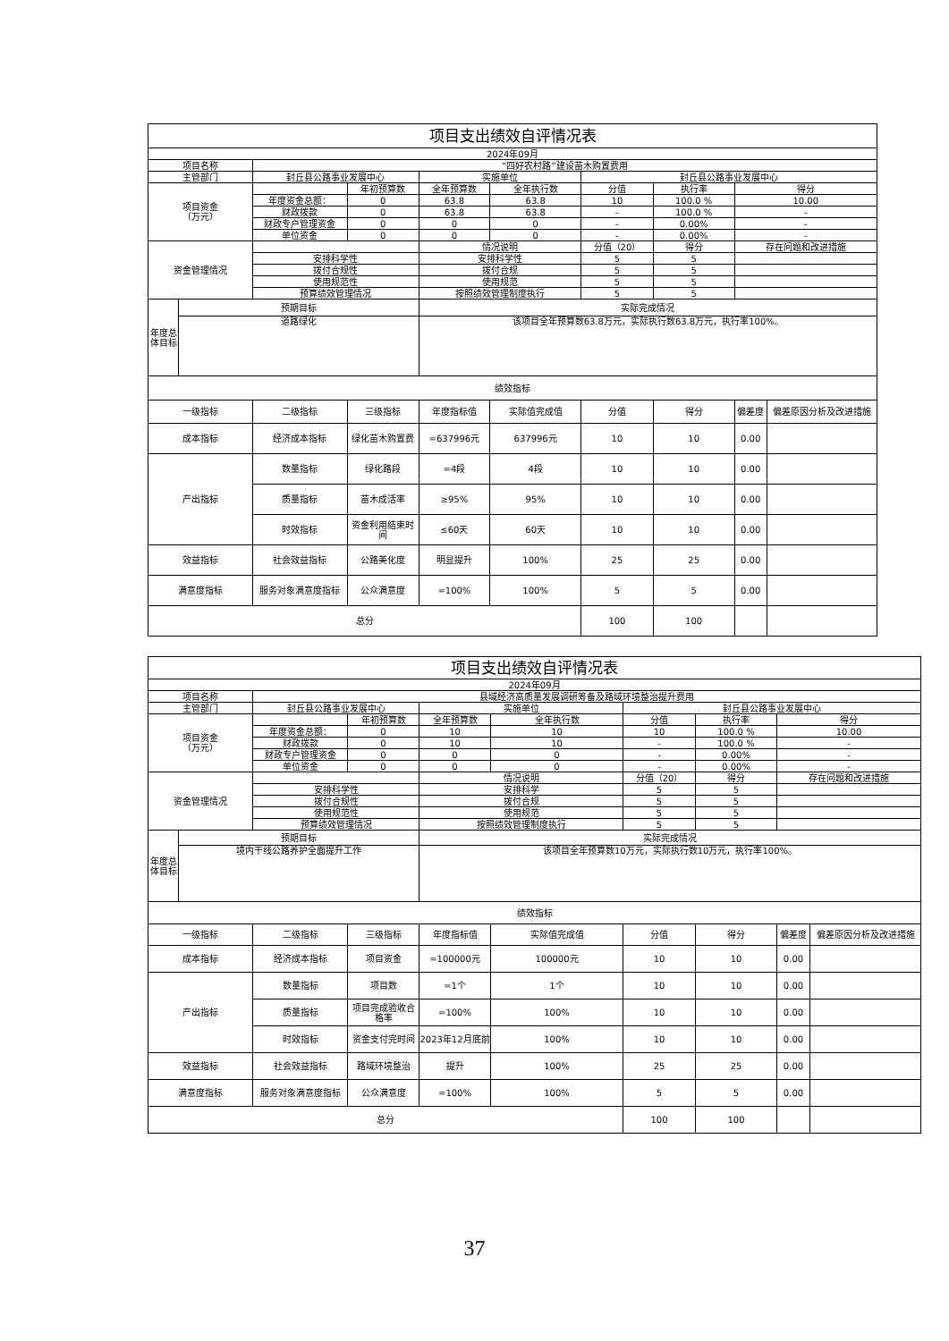| 项目支出绩效自评情况表 | | | | | | | | | |
| 2024年09月 | | | | | | | | | |
| 项目名称 | | “四好农村路”建设苗木购置费用 | | | | | | | |
| 主管部门 | | 封丘县公路事业发展中心 | | 实施单位 | | 封丘县公路事业发展中心 | | | |
| 项目资金 （万元） | | | 年初预算数 | 全年预算数 | 全年执行数 | 分值 | 执行率 | 得分 | |
| | | 年度资金总额： | 0 | 63.8 | 63.8 | 10 | 100.0 % | 10.00 | |
| | | 财政拨款 | 0 | 63.8 | 63.8 | - | 100.0 % | - | |
| | | 财政专户管理资金 | 0 | 0 | 0 | - | 0.00% | - | |
| | | 单位资金 | 0 | 0 | 0 | - | 0.00% | - | |
| 资金管理情况 | | | | 情况说明 | | 分值（20） | 得分 | 存在问题和改进措施 | |
| | | 安排科学性 | | 安排科学性 | | 5 | 5 | | |
| | | 拨付合规性 | | 拨付合规 | | 5 | 5 | | |
| | | 使用规范性 | | 使用规范 | | 5 | 5 | | |
| | | 预算绩效管理情况 | | 按照绩效管理制度执行 | | 5 | 5 | | |
| 年度总体目标 | 预期目标 | | | 实际完成情况 | | | | | |
| | 道路绿化 | | | 该项目全年预算数63.8万元，实际执行数63.8万元，执行率100%。 | | | | | |
| 绩效指标 | | | | | | | | | |
| 一级指标 | | 二级指标 | 三级指标 | 年度指标值 | 实际值完成值 | 分值 | 得分 | 偏差度 | 偏差原因分析及改进措施 |
| 成本指标 | | 经济成本指标 | 绿化苗木购置费 | =637996元 | 637996元 | 10 | 10 | 0.00 | |
| 产出指标 | | 数量指标 | 绿化路段 | =4段 | 4段 | 10 | 10 | 0.00 | |
| | | 质量指标 | 苗木成活率 | ≥95% | 95% | 10 | 10 | 0.00 | |
| | | 时效指标 | 资金利用结束时间 | ≤60天 | 60天 | 10 | 10 | 0.00 | |
| 效益指标 | | 社会效益指标 | 公路美化度 | 明显提升 | 100% | 25 | 25 | 0.00 | |
| 满意度指标 | | 服务对象满意度指标 | 公众满意度 | =100% | 100% | 5 | 5 | 0.00 | |
| 总分 | | | | | | 100 | 100 | | |
| 项目支出绩效自评情况表 | | | | | | | | | |
| 2024年09月 | | | | | | | | | |
| 项目名称 | | 县域经济高质量发展调研筹备及路域环境整治提升费用 | | | | | | | |
| 主管部门 | | 封丘县公路事业发展中心 | | 实施单位 | | 封丘县公路事业发展中心 | | | |
| 项目资金 （万元） | | | 年初预算数 | 全年预算数 | 全年执行数 | 分值 | 执行率 | 得分 | |
| | | 年度资金总额： | 0 | 10 | 10 | 10 | 100.0 % | 10.00 | |
| | | 财政拨款 | 0 | 10 | 10 | - | 100.0 % | - | |
| | | 财政专户管理资金 | 0 | 0 | 0 | - | 0.00% | - | |
| | | 单位资金 | 0 | 0 | 0 | - | 0.00% | - | |
| 资金管理情况 | | | | 情况说明 | | 分值（20） | 得分 | 存在问题和改进措施 | |
| | | 安排科学性 | | 安排科学 | | 5 | 5 | | |
| | | 拨付合规性 | | 拨付合规 | | 5 | 5 | | |
| | | 使用规范性 | | 使用规范 | | 5 | 5 | | |
| | | 预算绩效管理情况 | | 按照绩效管理制度执行 | | 5 | 5 | | |
| 年度总体目标 | 预期目标 | | | 实际完成情况 | | | | | |
| | 境内干线公路养护全面提升工作 | | | 该项目全年预算数10万元，实际执行数10万元，执行率100%。 | | | | | |
| 绩效指标 | | | | | | | | | |
| 一级指标 | | 二级指标 | 三级指标 | 年度指标值 | 实际值完成值 | 分值 | 得分 | 偏差度 | 偏差原因分析及改进措施 |
| 成本指标 | | 经济成本指标 | 项目资金 | =100000元 | 100000元 | 10 | 10 | 0.00 | |
| 产出指标 | | 数量指标 | 项目数 | =1个 | 1个 | 10 | 10 | 0.00 | |
| | | 质量指标 | 项目完成验收合格率 | =100% | 100% | 10 | 10 | 0.00 | |
| | | 时效指标 | 资金支付完时间 | 2023年12月底前 | 100% | 10 | 10 | 0.00 | |
| 效益指标 | | 社会效益指标 | 路域环境整治 | 提升 | 100% | 25 | 25 | 0.00 | |
| 满意度指标 | | 服务对象满意度指标 | 公众满意度 | =100% | 100% | 5 | 5 | 0.00 | |
| 总分 | | | | | | 100 | 100 | | |
37